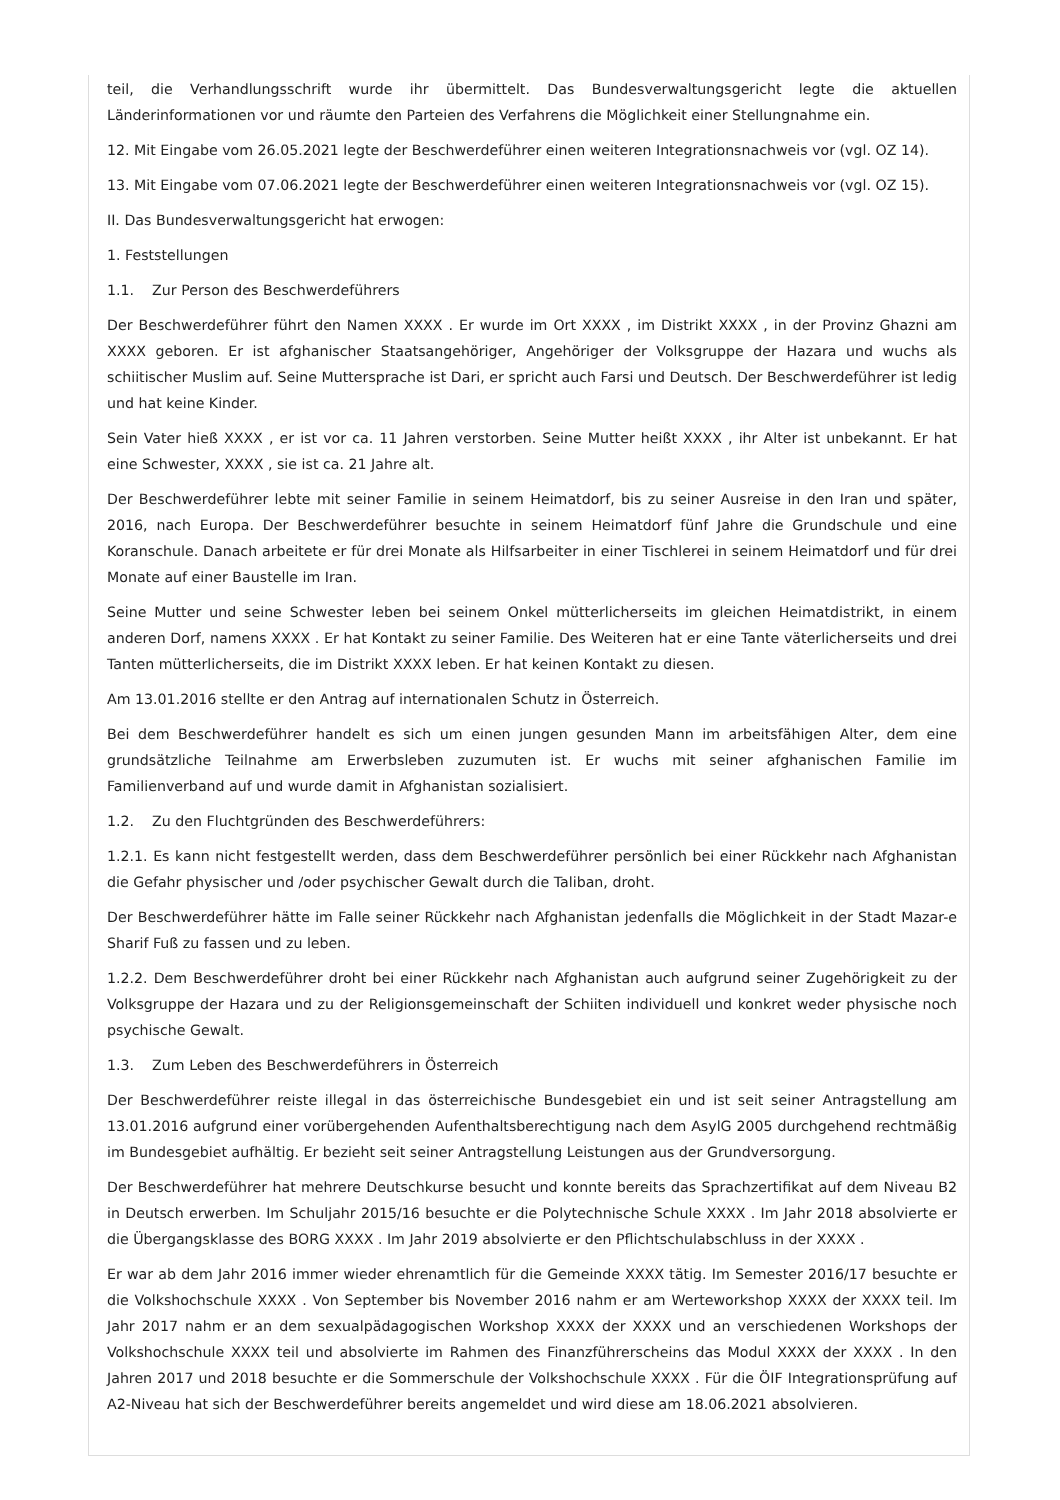teil, die Verhandlungsschrift wurde ihr übermittelt. Das Bundesverwaltungsgericht legte die aktuellen Länderinformationen vor und räumte den Parteien des Verfahrens die Möglichkeit einer Stellungnahme ein.
12. Mit Eingabe vom 26.05.2021 legte der Beschwerdeführer einen weiteren Integrationsnachweis vor (vgl. OZ 14).
13. Mit Eingabe vom 07.06.2021 legte der Beschwerdeführer einen weiteren Integrationsnachweis vor (vgl. OZ 15).
II. Das Bundesverwaltungsgericht hat erwogen:
1. Feststellungen
1.1. Zur Person des Beschwerdeführers
Der Beschwerdeführer führt den Namen XXXX . Er wurde im Ort XXXX , im Distrikt XXXX , in der Provinz Ghazni am XXXX geboren. Er ist afghanischer Staatsangehöriger, Angehöriger der Volksgruppe der Hazara und wuchs als schiitischer Muslim auf. Seine Muttersprache ist Dari, er spricht auch Farsi und Deutsch. Der Beschwerdeführer ist ledig und hat keine Kinder.
Sein Vater hieß XXXX , er ist vor ca. 11 Jahren verstorben. Seine Mutter heißt XXXX , ihr Alter ist unbekannt. Er hat eine Schwester, XXXX , sie ist ca. 21 Jahre alt.
Der Beschwerdeführer lebte mit seiner Familie in seinem Heimatdorf, bis zu seiner Ausreise in den Iran und später, 2016, nach Europa. Der Beschwerdeführer besuchte in seinem Heimatdorf fünf Jahre die Grundschule und eine Koranschule. Danach arbeitete er für drei Monate als Hilfsarbeiter in einer Tischlerei in seinem Heimatdorf und für drei Monate auf einer Baustelle im Iran.
Seine Mutter und seine Schwester leben bei seinem Onkel mütterlicherseits im gleichen Heimatdistrikt, in einem anderen Dorf, namens XXXX . Er hat Kontakt zu seiner Familie. Des Weiteren hat er eine Tante väterlicherseits und drei Tanten mütterlicherseits, die im Distrikt XXXX leben. Er hat keinen Kontakt zu diesen.
Am 13.01.2016 stellte er den Antrag auf internationalen Schutz in Österreich.
Bei dem Beschwerdeführer handelt es sich um einen jungen gesunden Mann im arbeitsfähigen Alter, dem eine grundsätzliche Teilnahme am Erwerbsleben zuzumuten ist. Er wuchs mit seiner afghanischen Familie im Familienverband auf und wurde damit in Afghanistan sozialisiert.
1.2. Zu den Fluchtgründen des Beschwerdeführers:
1.2.1. Es kann nicht festgestellt werden, dass dem Beschwerdeführer persönlich bei einer Rückkehr nach Afghanistan die Gefahr physischer und /oder psychischer Gewalt durch die Taliban, droht.
Der Beschwerdeführer hätte im Falle seiner Rückkehr nach Afghanistan jedenfalls die Möglichkeit in der Stadt Mazar-e Sharif Fuß zu fassen und zu leben.
1.2.2. Dem Beschwerdeführer droht bei einer Rückkehr nach Afghanistan auch aufgrund seiner Zugehörigkeit zu der Volksgruppe der Hazara und zu der Religionsgemeinschaft der Schiiten individuell und konkret weder physische noch psychische Gewalt.
1.3. Zum Leben des Beschwerdeführers in Österreich
Der Beschwerdeführer reiste illegal in das österreichische Bundesgebiet ein und ist seit seiner Antragstellung am 13.01.2016 aufgrund einer vorübergehenden Aufenthaltsberechtigung nach dem AsylG 2005 durchgehend rechtmäßig im Bundesgebiet aufhältig. Er bezieht seit seiner Antragstellung Leistungen aus der Grundversorgung.
Der Beschwerdeführer hat mehrere Deutschkurse besucht und konnte bereits das Sprachzertifikat auf dem Niveau B2 in Deutsch erwerben. Im Schuljahr 2015/16 besuchte er die Polytechnische Schule XXXX . Im Jahr 2018 absolvierte er die Übergangsklasse des BORG XXXX . Im Jahr 2019 absolvierte er den Pflichtschulabschluss in der XXXX .
Er war ab dem Jahr 2016 immer wieder ehrenamtlich für die Gemeinde XXXX tätig. Im Semester 2016/17 besuchte er die Volkshochschule XXXX . Von September bis November 2016 nahm er am Werteworkshop XXXX der XXXX teil. Im Jahr 2017 nahm er an dem sexualpädagogischen Workshop XXXX der XXXX und an verschiedenen Workshops der Volkshochschule XXXX teil und absolvierte im Rahmen des Finanzführerscheins das Modul XXXX der XXXX . In den Jahren 2017 und 2018 besuchte er die Sommerschule der Volkshochschule XXXX . Für die ÖIF Integrationsprüfung auf A2-Niveau hat sich der Beschwerdeführer bereits angemeldet und wird diese am 18.06.2021 absolvieren.